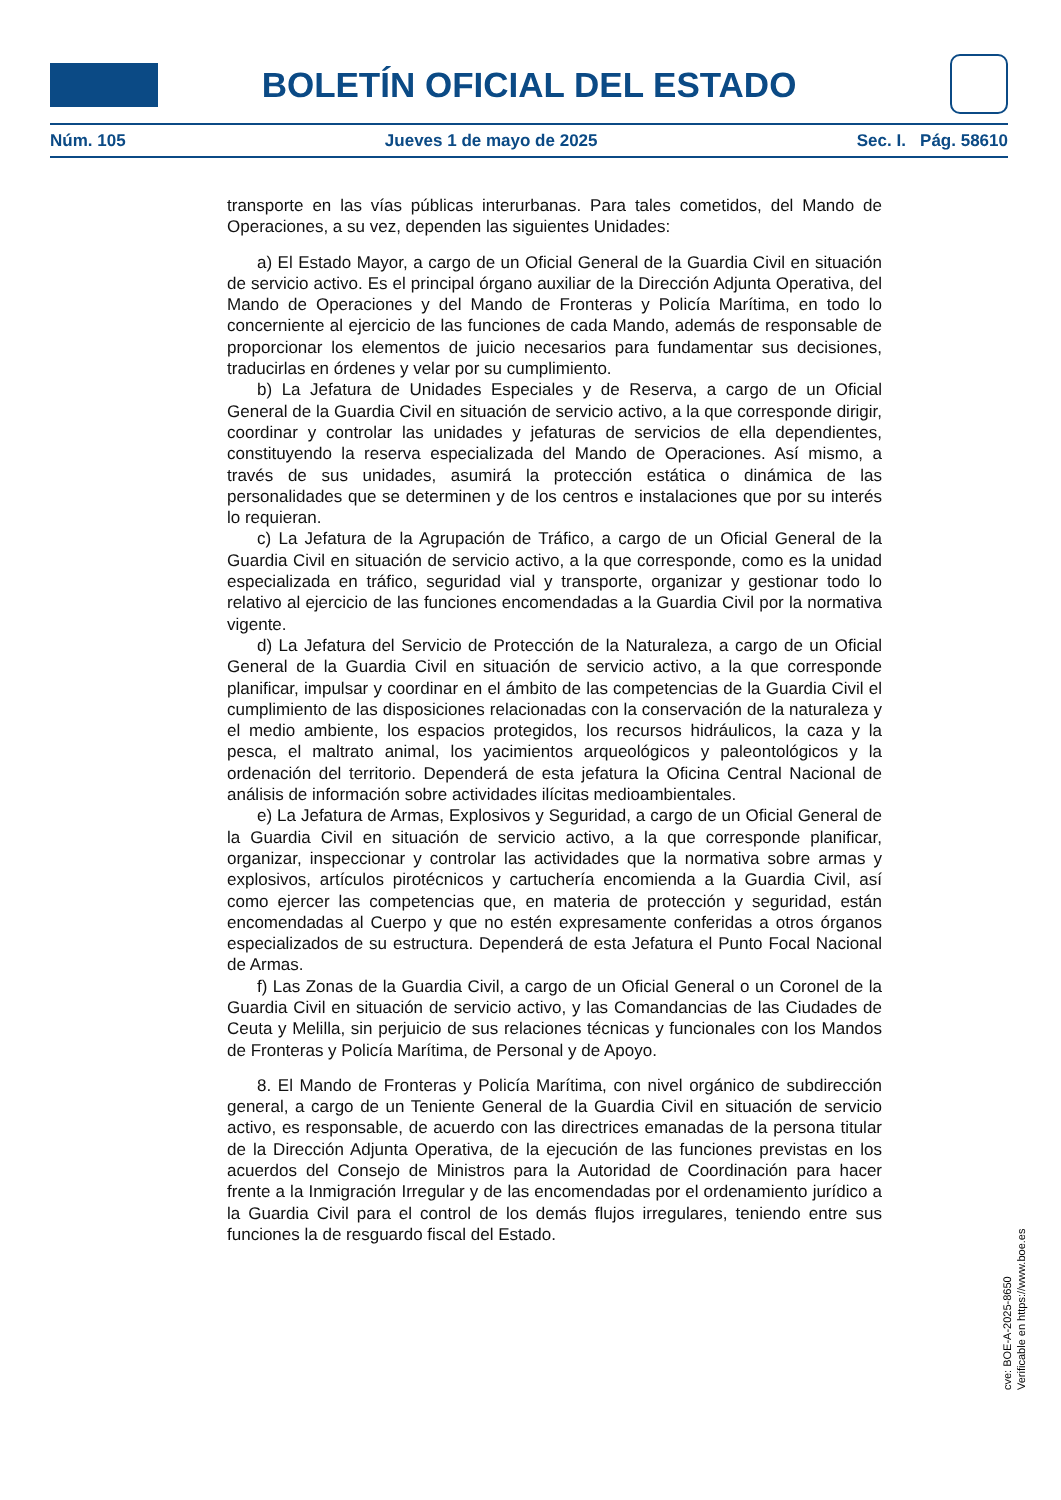BOLETÍN OFICIAL DEL ESTADO
Núm. 105 Jueves 1 de mayo de 2025 Sec. I. Pág. 58610
transporte en las vías públicas interurbanas. Para tales cometidos, del Mando de Operaciones, a su vez, dependen las siguientes Unidades:
a) El Estado Mayor, a cargo de un Oficial General de la Guardia Civil en situación de servicio activo. Es el principal órgano auxiliar de la Dirección Adjunta Operativa, del Mando de Operaciones y del Mando de Fronteras y Policía Marítima, en todo lo concerniente al ejercicio de las funciones de cada Mando, además de responsable de proporcionar los elementos de juicio necesarios para fundamentar sus decisiones, traducirlas en órdenes y velar por su cumplimiento.
b) La Jefatura de Unidades Especiales y de Reserva, a cargo de un Oficial General de la Guardia Civil en situación de servicio activo, a la que corresponde dirigir, coordinar y controlar las unidades y jefaturas de servicios de ella dependientes, constituyendo la reserva especializada del Mando de Operaciones. Así mismo, a través de sus unidades, asumirá la protección estática o dinámica de las personalidades que se determinen y de los centros e instalaciones que por su interés lo requieran.
c) La Jefatura de la Agrupación de Tráfico, a cargo de un Oficial General de la Guardia Civil en situación de servicio activo, a la que corresponde, como es la unidad especializada en tráfico, seguridad vial y transporte, organizar y gestionar todo lo relativo al ejercicio de las funciones encomendadas a la Guardia Civil por la normativa vigente.
d) La Jefatura del Servicio de Protección de la Naturaleza, a cargo de un Oficial General de la Guardia Civil en situación de servicio activo, a la que corresponde planificar, impulsar y coordinar en el ámbito de las competencias de la Guardia Civil el cumplimiento de las disposiciones relacionadas con la conservación de la naturaleza y el medio ambiente, los espacios protegidos, los recursos hidráulicos, la caza y la pesca, el maltrato animal, los yacimientos arqueológicos y paleontológicos y la ordenación del territorio. Dependerá de esta jefatura la Oficina Central Nacional de análisis de información sobre actividades ilícitas medioambientales.
e) La Jefatura de Armas, Explosivos y Seguridad, a cargo de un Oficial General de la Guardia Civil en situación de servicio activo, a la que corresponde planificar, organizar, inspeccionar y controlar las actividades que la normativa sobre armas y explosivos, artículos pirotécnicos y cartuchería encomienda a la Guardia Civil, así como ejercer las competencias que, en materia de protección y seguridad, están encomendadas al Cuerpo y que no estén expresamente conferidas a otros órganos especializados de su estructura. Dependerá de esta Jefatura el Punto Focal Nacional de Armas.
f) Las Zonas de la Guardia Civil, a cargo de un Oficial General o un Coronel de la Guardia Civil en situación de servicio activo, y las Comandancias de las Ciudades de Ceuta y Melilla, sin perjuicio de sus relaciones técnicas y funcionales con los Mandos de Fronteras y Policía Marítima, de Personal y de Apoyo.
8. El Mando de Fronteras y Policía Marítima, con nivel orgánico de subdirección general, a cargo de un Teniente General de la Guardia Civil en situación de servicio activo, es responsable, de acuerdo con las directrices emanadas de la persona titular de la Dirección Adjunta Operativa, de la ejecución de las funciones previstas en los acuerdos del Consejo de Ministros para la Autoridad de Coordinación para hacer frente a la Inmigración Irregular y de las encomendadas por el ordenamiento jurídico a la Guardia Civil para el control de los demás flujos irregulares, teniendo entre sus funciones la de resguardo fiscal del Estado.
cve: BOE-A-2025-8650
Verificable en https://www.boe.es